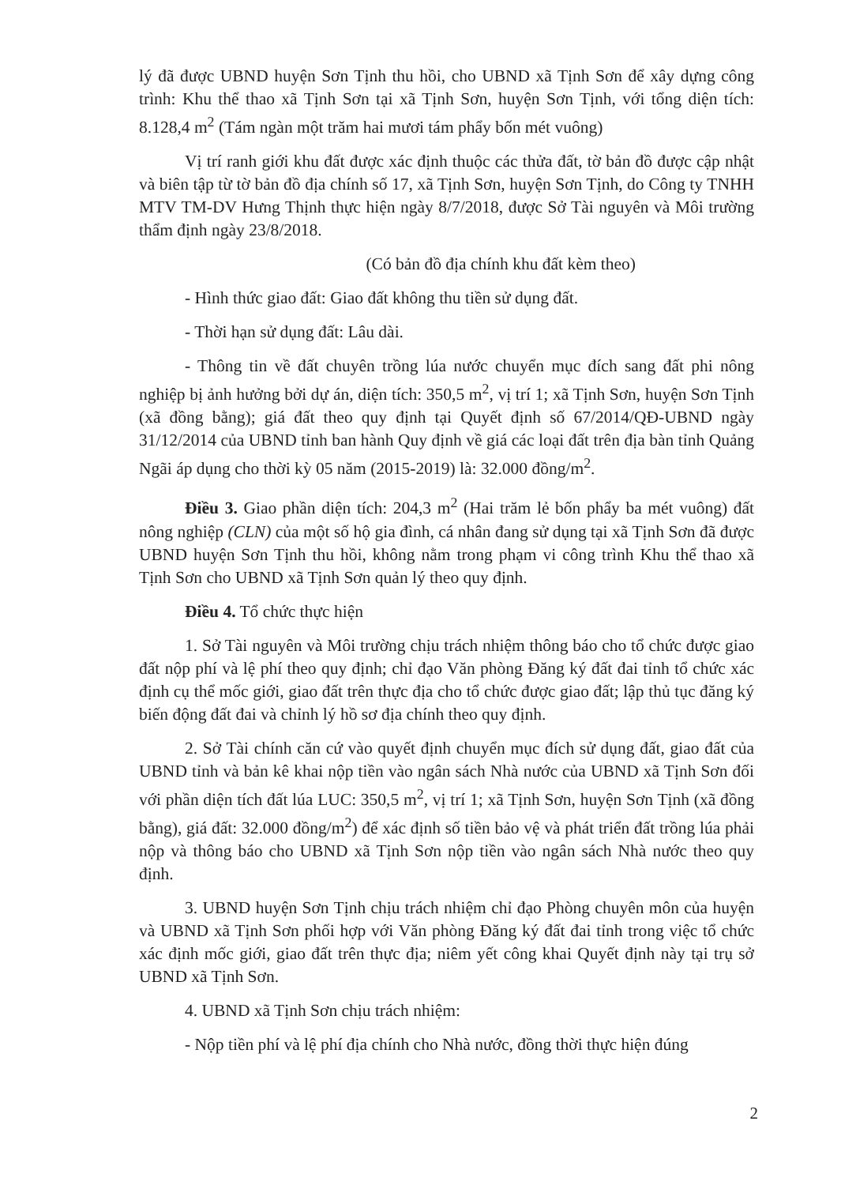lý đã được UBND huyện Sơn Tịnh thu hồi, cho UBND xã Tịnh Sơn để xây dựng công trình: Khu thể thao xã Tịnh Sơn tại xã Tịnh Sơn, huyện Sơn Tịnh, với tổng diện tích: 8.128,4 m<sup>2</sup> (Tám ngàn một trăm hai mươi tám phẩy bốn mét vuông)
Vị trí ranh giới khu đất được xác định thuộc các thửa đất, tờ bản đồ được cập nhật và biên tập từ tờ bản đồ địa chính số 17, xã Tịnh Sơn, huyện Sơn Tịnh, do Công ty TNHH MTV TM-DV Hưng Thịnh thực hiện ngày 8/7/2018, được Sở Tài nguyên và Môi trường thẩm định ngày 23/8/2018.
(Có bản đồ địa chính khu đất kèm theo)
- Hình thức giao đất: Giao đất không thu tiền sử dụng đất.
- Thời hạn sử dụng đất: Lâu dài.
- Thông tin về đất chuyên trồng lúa nước chuyển mục đích sang đất phi nông nghiệp bị ảnh hưởng bởi dự án, diện tích: 350,5 m<sup>2</sup>, vị trí 1; xã Tịnh Sơn, huyện Sơn Tịnh (xã đồng bằng); giá đất theo quy định tại Quyết định số 67/2014/QĐ-UBND ngày 31/12/2014 của UBND tỉnh ban hành Quy định về giá các loại đất trên địa bàn tỉnh Quảng Ngãi áp dụng cho thời kỳ 05 năm (2015-2019) là: 32.000 đồng/m<sup>2</sup>.
Điều 3. Giao phần diện tích: 204,3 m<sup>2</sup> (Hai trăm lẻ bốn phẩy ba mét vuông) đất nông nghiệp (CLN) của một số hộ gia đình, cá nhân đang sử dụng tại xã Tịnh Sơn đã được UBND huyện Sơn Tịnh thu hồi, không nằm trong phạm vi công trình Khu thể thao xã Tịnh Sơn cho UBND xã Tịnh Sơn quản lý theo quy định.
Điều 4. Tổ chức thực hiện
1. Sở Tài nguyên và Môi trường chịu trách nhiệm thông báo cho tổ chức được giao đất nộp phí và lệ phí theo quy định; chỉ đạo Văn phòng Đăng ký đất đai tỉnh tổ chức xác định cụ thể mốc giới, giao đất trên thực địa cho tổ chức được giao đất; lập thủ tục đăng ký biến động đất đai và chỉnh lý hồ sơ địa chính theo quy định.
2. Sở Tài chính căn cứ vào quyết định chuyển mục đích sử dụng đất, giao đất của UBND tỉnh và bản kê khai nộp tiền vào ngân sách Nhà nước của UBND xã Tịnh Sơn đối với phần diện tích đất lúa LUC: 350,5 m<sup>2</sup>, vị trí 1; xã Tịnh Sơn, huyện Sơn Tịnh (xã đồng bằng), giá đất: 32.000 đồng/m<sup>2</sup>) để xác định số tiền bảo vệ và phát triển đất trồng lúa phải nộp và thông báo cho UBND xã Tịnh Sơn nộp tiền vào ngân sách Nhà nước theo quy định.
3. UBND huyện Sơn Tịnh chịu trách nhiệm chỉ đạo Phòng chuyên môn của huyện và UBND xã Tịnh Sơn phối hợp với Văn phòng Đăng ký đất đai tỉnh trong việc tổ chức xác định mốc giới, giao đất trên thực địa; niêm yết công khai Quyết định này tại trụ sở UBND xã Tịnh Sơn.
4. UBND xã Tịnh Sơn chịu trách nhiệm:
- Nộp tiền phí và lệ phí địa chính cho Nhà nước, đồng thời thực hiện đúng
2